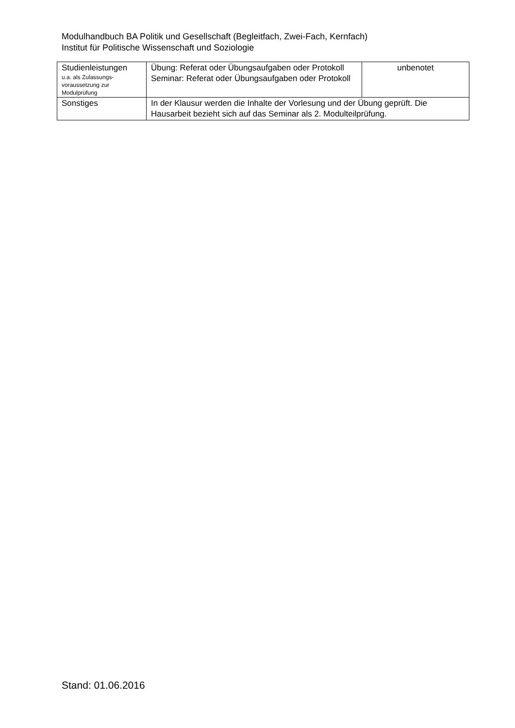Modulhandbuch BA Politik und Gesellschaft (Begleitfach, Zwei-Fach, Kernfach)
Institut für Politische Wissenschaft und Soziologie
| Studienleistungen u.a. als Zulassungs-voraussetzung zur Modulprüfung | Übung: Referat oder Übungsaufgaben oder Protokoll Seminar: Referat oder Übungsaufgaben oder Protokoll | unbenotet |
| Sonstiges | In der Klausur werden die Inhalte der Vorlesung und der Übung geprüft. Die Hausarbeit bezieht sich auf das Seminar als 2. Modulteilprüfung. | |
Stand: 01.06.2016